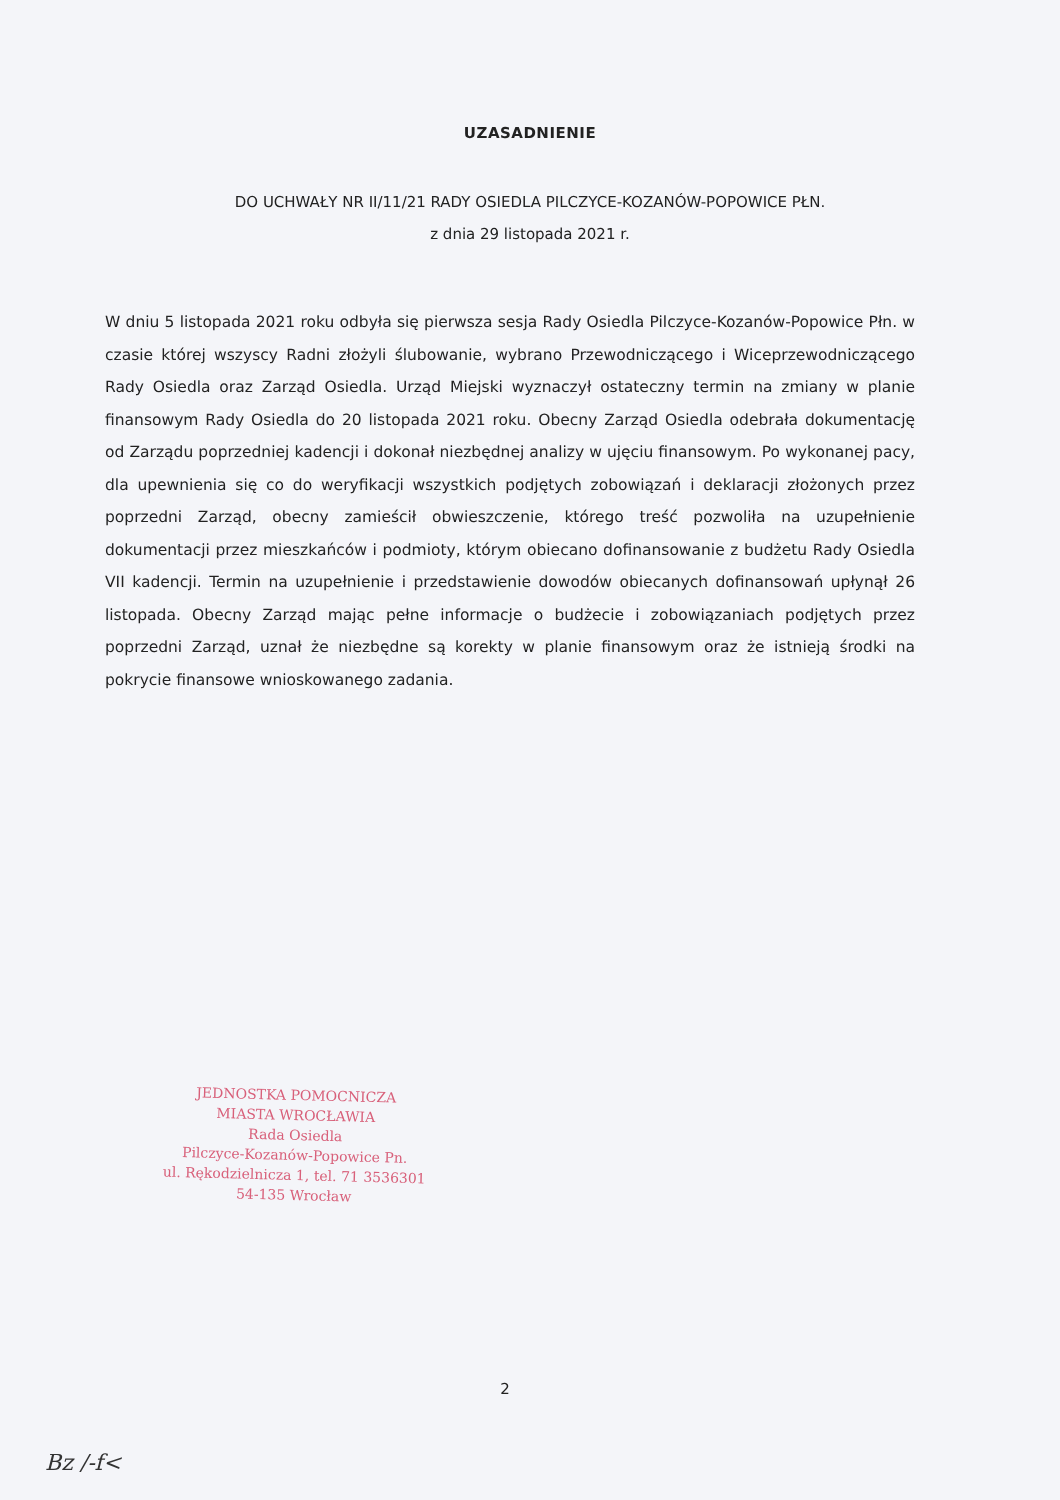UZASADNIENIE
DO UCHWAŁY NR II/11/21 RADY OSIEDLA PILCZYCE-KOZANÓW-POPOWICE PŁN.
z dnia 29 listopada 2021 r.
W dniu 5 listopada 2021 roku odbyła się pierwsza sesja Rady Osiedla Pilczyce-Kozanów-Popowice Płn. w czasie której wszyscy Radni złożyli ślubowanie, wybrano Przewodniczącego i Wiceprzewodniczącego Rady Osiedla oraz Zarząd Osiedla. Urząd Miejski wyznaczył ostateczny termin na zmiany w planie finansowym Rady Osiedla do 20 listopada 2021 roku. Obecny Zarząd Osiedla odebrała dokumentację od Zarządu poprzedniej kadencji i dokonał niezbędnej analizy w ujęciu finansowym. Po wykonanej pacy, dla upewnienia się co do weryfikacji wszystkich podjętych zobowiązań i deklaracji złożonych przez poprzedni Zarząd, obecny zamieścił obwieszczenie, którego treść pozwoliła na uzupełnienie dokumentacji przez mieszkańców i podmioty, którym obiecano dofinansowanie z budżetu Rady Osiedla VII kadencji. Termin na uzupełnienie i przedstawienie dowodów obiecanych dofinansowań upłynął 26 listopada. Obecny Zarząd mając pełne informacje o budżecie i zobowiązaniach podjętych przez poprzedni Zarząd, uznał że niezbędne są korekty w planie finansowym oraz że istnieją środki na pokrycie finansowe wnioskowanego zadania.
JEDNOSTKA POMOCNICZA
MIASTA WROCŁAWIA
Rada Osiedla
Pilczyce-Kozanów-Popowice Pn.
ul. Rękodzielnicza 1, tel. 71 3536301
54-135 Wrocław
2
Bz /-f<